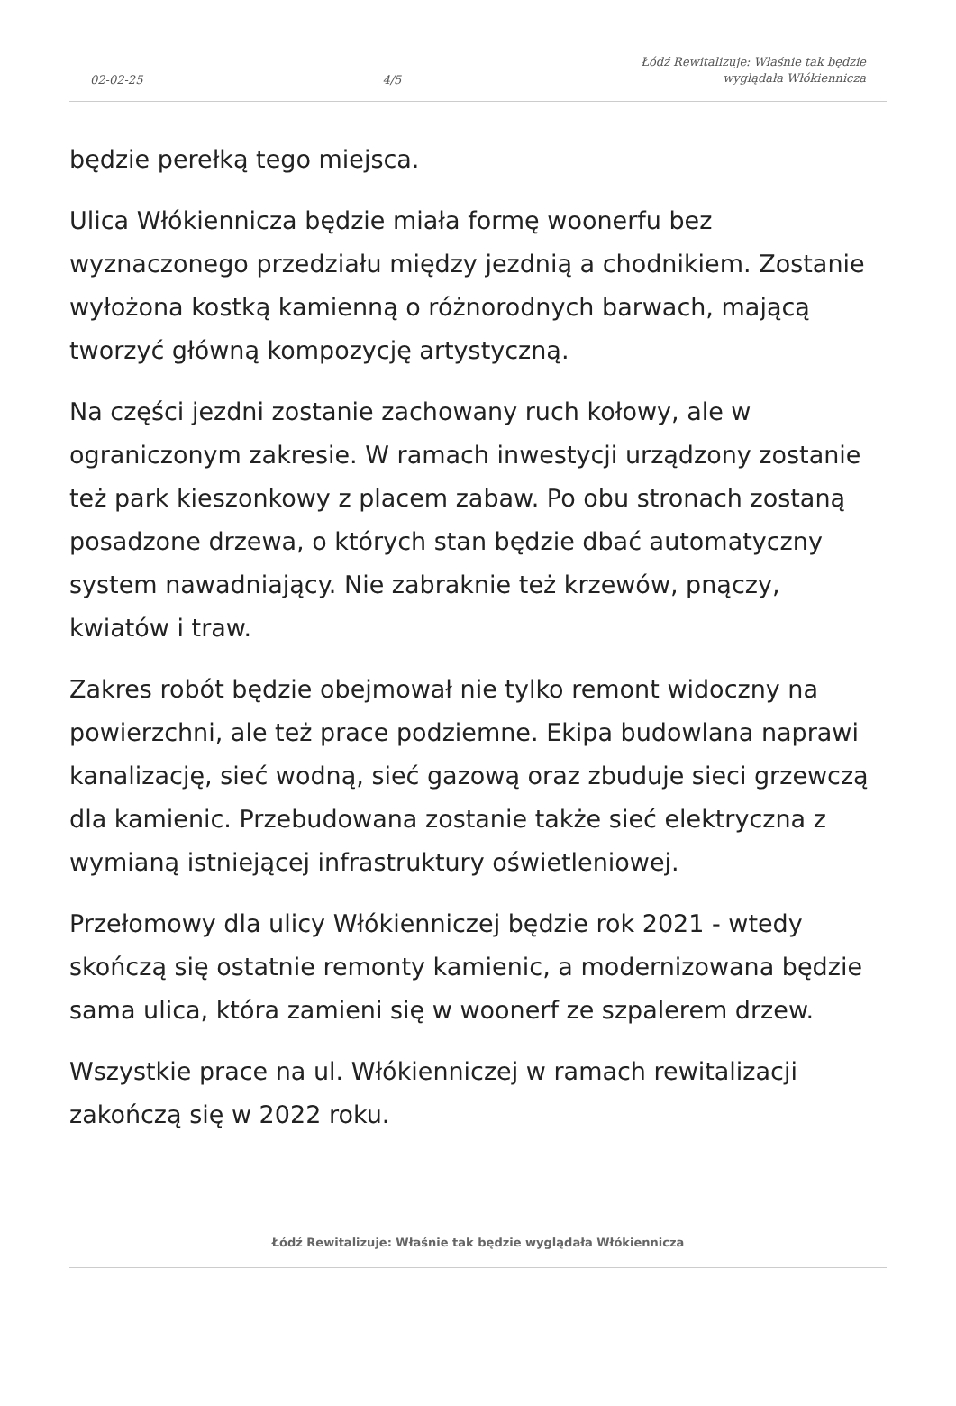02-02-25 4/5 Łódź Rewitalizuje: Właśnie tak będzie
wyglądała Włókiennicza
będzie perełką tego miejsca.
Ulica Włókiennicza będzie miała formę woonerfu bez wyznaczonego przedziału między jezdnią a chodnikiem. Zostanie wyłożona kostką kamienną o różnorodnych barwach, mającą tworzyć główną kompozycję artystyczną.
Na części jezdni zostanie zachowany ruch kołowy, ale w ograniczonym zakresie. W ramach inwestycji urządzony zostanie też park kieszonkowy z placem zabaw. Po obu stronach zostaną posadzone drzewa, o których stan będzie dbać automatyczny system nawadniający. Nie zabraknie też krzewów, pnączy, kwiatów i traw.
Zakres robót będzie obejmował nie tylko remont widoczny na powierzchni, ale też prace podziemne. Ekipa budowlana naprawi kanalizację, sieć wodną, sieć gazową oraz zbuduje sieci grzewczą dla kamienic. Przebudowana zostanie także sieć elektryczna z wymianą istniejącej infrastruktury oświetleniowej.
Przełomowy dla ulicy Włókienniczej będzie rok 2021 - wtedy skończą się ostatnie remonty kamienic, a modernizowana będzie sama ulica, która zamieni się w woonerf ze szpalerem drzew.
Wszystkie prace na ul. Włókienniczej w ramach rewitalizacji zakończą się w 2022 roku.
Łódź Rewitalizuje: Właśnie tak będzie wyglądała Włókiennicza